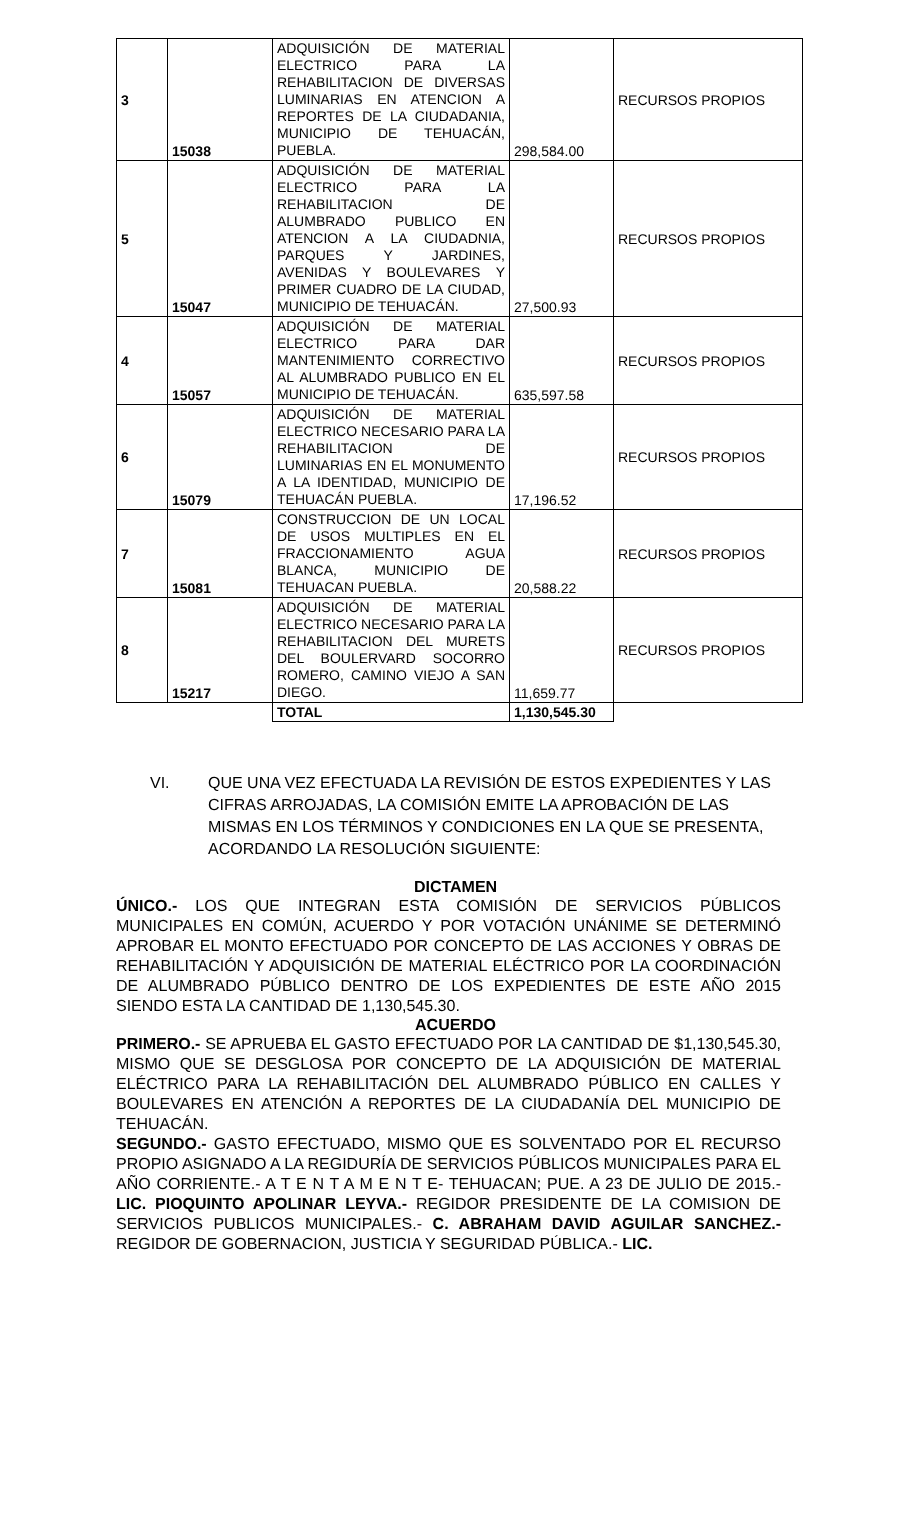| 3 | 15038 | ADQUISICIÓN DE MATERIAL ELECTRICO PARA LA REHABILITACION DE DIVERSAS LUMINARIAS EN ATENCION A REPORTES DE LA CIUDADANIA, MUNICIPIO DE TEHUACÁN, PUEBLA. | 298,584.00 | RECURSOS PROPIOS |
| 5 | 15047 | ADQUISICIÓN DE MATERIAL ELECTRICO PARA LA REHABILITACION DE ALUMBRADO PUBLICO EN ATENCION A LA CIUDADNIA, PARQUES Y JARDINES, AVENIDAS Y BOULEVARES Y PRIMER CUADRO DE LA CIUDAD, MUNICIPIO DE TEHUACÁN. | 27,500.93 | RECURSOS PROPIOS |
| 4 | 15057 | ADQUISICIÓN DE MATERIAL ELECTRICO PARA DAR MANTENIMIENTO CORRECTIVO AL ALUMBRADO PUBLICO EN EL MUNICIPIO DE TEHUACÁN. | 635,597.58 | RECURSOS PROPIOS |
| 6 | 15079 | ADQUISICIÓN DE MATERIAL ELECTRICO NECESARIO PARA LA REHABILITACION DE LUMINARIAS EN EL MONUMENTO A LA IDENTIDAD, MUNICIPIO DE TEHUACÁN PUEBLA. | 17,196.52 | RECURSOS PROPIOS |
| 7 | 15081 | CONSTRUCCION DE UN LOCAL DE USOS MULTIPLES EN EL FRACCIONAMIENTO AGUA BLANCA, MUNICIPIO DE TEHUACAN PUEBLA. | 20,588.22 | RECURSOS PROPIOS |
| 8 | 15217 | ADQUISICIÓN DE MATERIAL ELECTRICO NECESARIO PARA LA REHABILITACION DEL MURETS DEL BOULERVARD SOCORRO ROMERO, CAMINO VIEJO A SAN DIEGO. | 11,659.77 | RECURSOS PROPIOS |
| | | TOTAL | 1,130,545.30 | |
VI. QUE UNA VEZ EFECTUADA LA REVISIÓN DE ESTOS EXPEDIENTES Y LAS CIFRAS ARROJADAS, LA COMISIÓN EMITE LA APROBACIÓN DE LAS MISMAS EN LOS TÉRMINOS Y CONDICIONES EN LA QUE SE PRESENTA, ACORDANDO LA RESOLUCIÓN SIGUIENTE:
DICTAMEN
ÚNICO.- LOS QUE INTEGRAN ESTA COMISIÓN DE SERVICIOS PÚBLICOS MUNICIPALES EN COMÚN, ACUERDO Y POR VOTACIÓN UNÁNIME SE DETERMINÓ APROBAR EL MONTO EFECTUADO POR CONCEPTO DE LAS ACCIONES Y OBRAS DE REHABILITACIÓN Y ADQUISICIÓN DE MATERIAL ELÉCTRICO POR LA COORDINACIÓN DE ALUMBRADO PÚBLICO DENTRO DE LOS EXPEDIENTES DE ESTE AÑO 2015 SIENDO ESTA LA CANTIDAD DE 1,130,545.30.
ACUERDO
PRIMERO.- SE APRUEBA EL GASTO EFECTUADO POR LA CANTIDAD DE $1,130,545.30, MISMO QUE SE DESGLOSA POR CONCEPTO DE LA ADQUISICIÓN DE MATERIAL ELÉCTRICO PARA LA REHABILITACIÓN DEL ALUMBRADO PÚBLICO EN CALLES Y BOULEVARES EN ATENCIÓN A REPORTES DE LA CIUDADANÍA DEL MUNICIPIO DE TEHUACÁN.
SEGUNDO.- GASTO EFECTUADO, MISMO QUE ES SOLVENTADO POR EL RECURSO PROPIO ASIGNADO A LA REGIDURÍA DE SERVICIOS PÚBLICOS MUNICIPALES PARA EL AÑO CORRIENTE.- A T E N T A M E N T E- TEHUACAN; PUE. A 23 DE JULIO DE 2015.- LIC. PIOQUINTO APOLINAR LEYVA.- REGIDOR PRESIDENTE DE LA COMISION DE SERVICIOS PUBLICOS MUNICIPALES.- C. ABRAHAM DAVID AGUILAR SANCHEZ.- REGIDOR DE GOBERNACION, JUSTICIA Y SEGURIDAD PÚBLICA.- LIC.